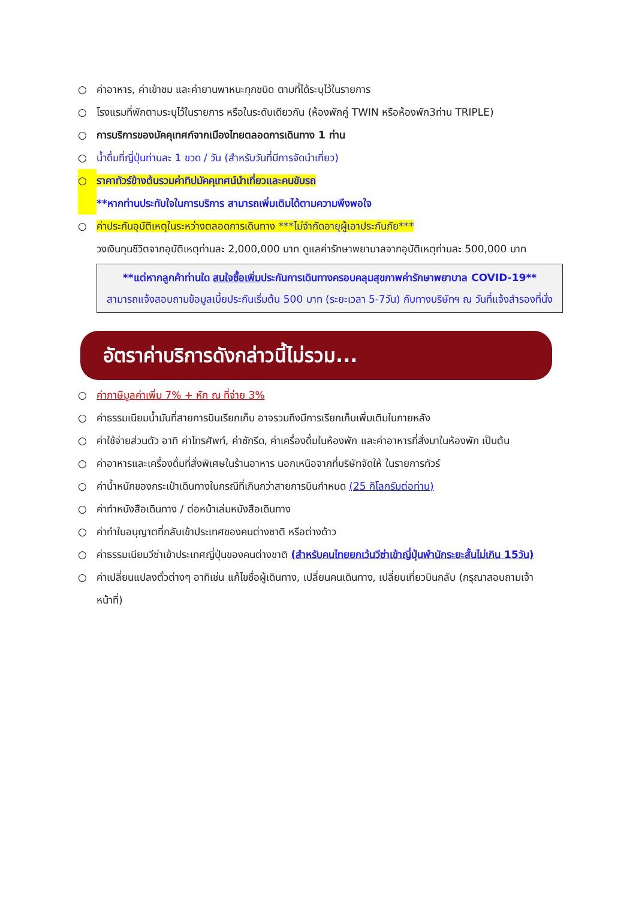○ ค่าอาหาร, ค่าเข้าชม และค่ายานพาหนะทุกชนิด ตามที่ได้ระบุไว้ในรายการ
○ โรงแรมที่พักตามระบุไว้ในรายการ หรือในระดับเดียวกัน (ห้องพักคู่ TWIN หรือห้องพัก3ท่าน TRIPLE)
○ การบริการของมัคคุเทศก์จากเมืองไทยตลอดการเดินทาง 1 ท่าน
○ น้ำดื่มที่ญี่ปุ่นท่านละ 1 ขวด / วัน (สำหรับวันที่มีการจัดนำเที่ยว)
○ ราคาทัวร์ข้างต้นรวมค่าทิปมัคคุเทศน์นำเที่ยวและคนขับรถ
**หากท่านประทับใจในการบริการ สามารถเพิ่มเติมได้ตามความพึงพอใจ
○ ค่าประกันอุบัติเหตุในระหว่างตลอดการเดินทาง ***ไม่จำกัดอายุผู้เอาประกันภัย***
วงเงินทุนชีวิตจากอุบัติเหตุท่านละ 2,000,000 บาท ดูแลค่ารักษาพยาบาลจากอุบัติเหตุท่านละ 500,000 บาท
**แต่หากลูกค้าท่านใด สนใจซื้อเพิ่มประกันการเดินทางครอบคลุมสุขภาพค่ารักษาพยาบาล COVID-19**
สามารถแจ้งสอบถามข้อมูลเบี้ยประกันเริ่มต้น 500 บาท (ระยะเวลา 5-7วัน) กับทางบริษัทฯ ณ วันที่แจ้งสำรองที่นั่ง
อัตราค่าบริการดังกล่าวนี้ไม่รวม...
○ ค่าภาษีมูลค่าเพิ่ม 7% + หัก ณ ที่จ่าย 3%
○ ค่าธรรมเนียมน้ำมันที่สายการบินเรียกเก็บ อาจรวมถึงมีการเรียกเก็บเพิ่มเติมในภายหลัง
○ ค่าใช้จ่ายส่วนตัว อาทิ ค่าโทรศัพท์, ค่าซักรีด, ค่าเครื่องดื่มในห้องพัก และค่าอาหารที่สั่งมาในห้องพัก เป็นต้น
○ ค่าอาหารและเครื่องดื่มที่สั่งพิเศษในร้านอาหาร นอกเหนือจากที่บริษัทจัดให้ ในรายการทัวร์
○ ค่าน้ำหนักของกระเป๋าเดินทางในกรณีที่เกินกว่าสายการบินกำหนด (25 กิโลกรัมต่อท่าน)
○ ค่าทำหนังสือเดินทาง / ต่อหน้าเล่มหนังสือเดินทาง
○ ค่าทำใบอนุญาตที่กลับเข้าประเทศของคนต่างชาติ หรือต่างด้าว
○ ค่าธรรมเนียมวีซ่าเข้าประเทศญี่ปุ่นของคนต่างชาติ (สำหรับคนไทยยกเว้นวีซ่าเข้าญี่ปุ่นพำนักระยะสั้นไม่เกิน 15วัน)
○ ค่าเปลี่ยนแปลงตั๋วต่างๆ อาทิเช่น แก้ไขชื่อผู้เดินทาง, เปลี่ยนคนเดินทาง, เปลี่ยนเที่ยวบินกลับ (กรุณาสอบถามเจ้าหน้าที่)